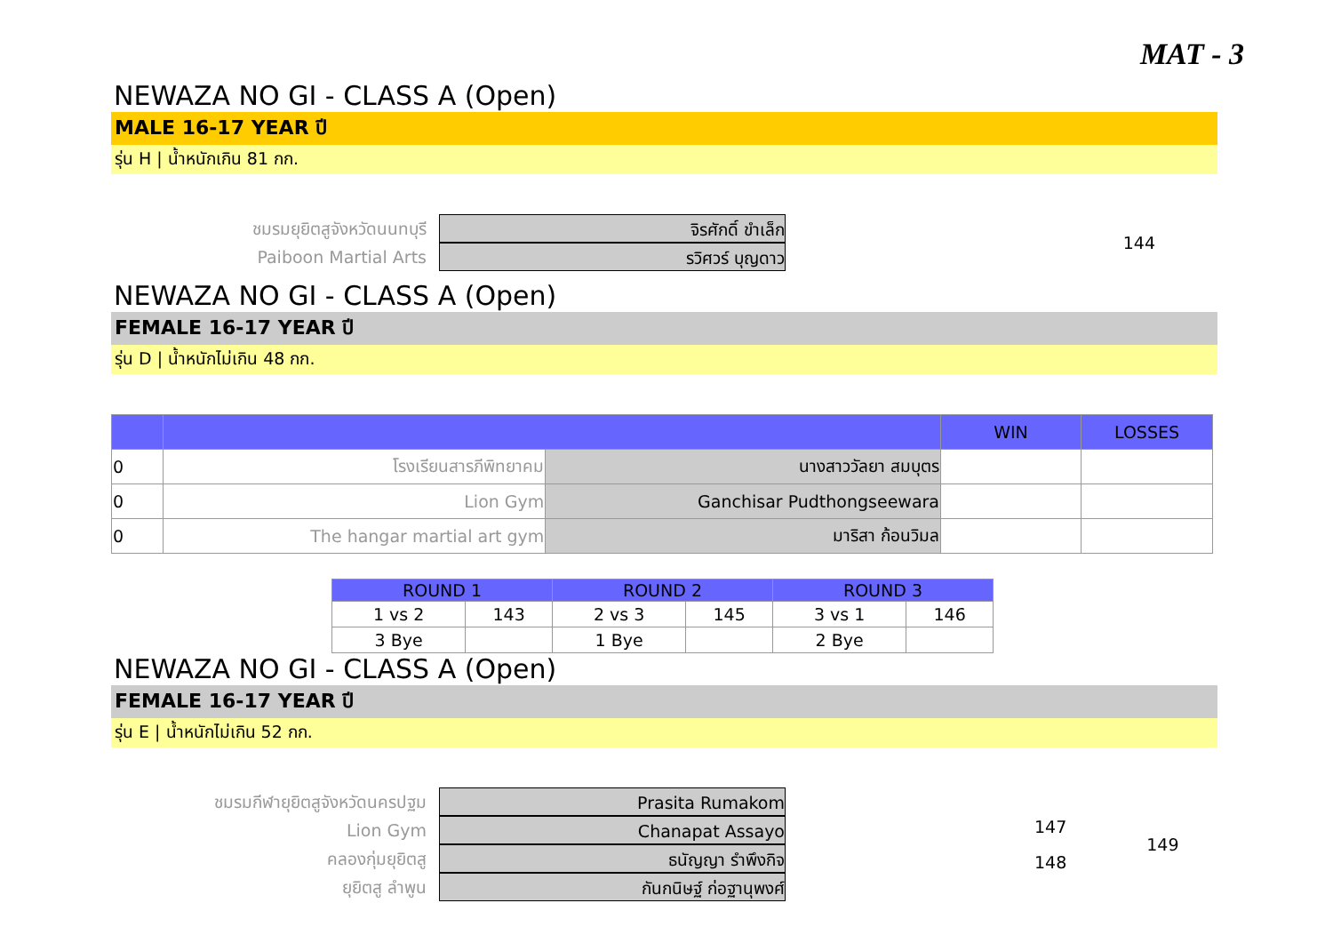MAT - 3
NEWAZA NO GI - CLASS A (Open)
MALE 16-17 YEAR ปี
รุ่น H | น้ำหนักเกิน 81 กก.
ชมรมยุยิตสูจังหวัดนนทบุรี
Paiboon Martial Arts
จิรศักดิ์ ขำเล็ก
รวิศวร์ บุญดาว
144
NEWAZA NO GI - CLASS A (Open)
FEMALE 16-17 YEAR ปี
รุ่น D | น้ำหนักไม่เกิน 48 กก.
| | | | WIN | LOSSES |
| --- | --- | --- | --- | --- |
| 0 | โรงเรียนสารภีพิทยาคม | นางสาววัลยา สมบุตร | | |
| 0 | Lion Gym | Ganchisar Pudthongseewara | | |
| 0 | The hangar martial art gym | มาริสา ก้อนวิมล | | |
| ROUND 1 | | ROUND 2 | | ROUND 3 | |
| --- | --- | --- | --- | --- | --- |
| 1 vs 2 | 143 | 2 vs 3 | 145 | 3 vs 1 | 146 |
| 3 Bye | | 1 Bye | | 2 Bye | |
NEWAZA NO GI - CLASS A (Open)
FEMALE 16-17 YEAR ปี
รุ่น E | น้ำหนักไม่เกิน 52 กก.
ชมรมกีฬายุยิตสูจังหวัดนครปฐม
Lion Gym
คลองกุ่มยุยิตสู
ยุยิตสู ลำพูน
Prasita Rumakom
Chanapat Assayo
ธนัญญา รำพึงกิจ
กันกนิษฐ์ ก่อฐานุพงศ์
147
148
149